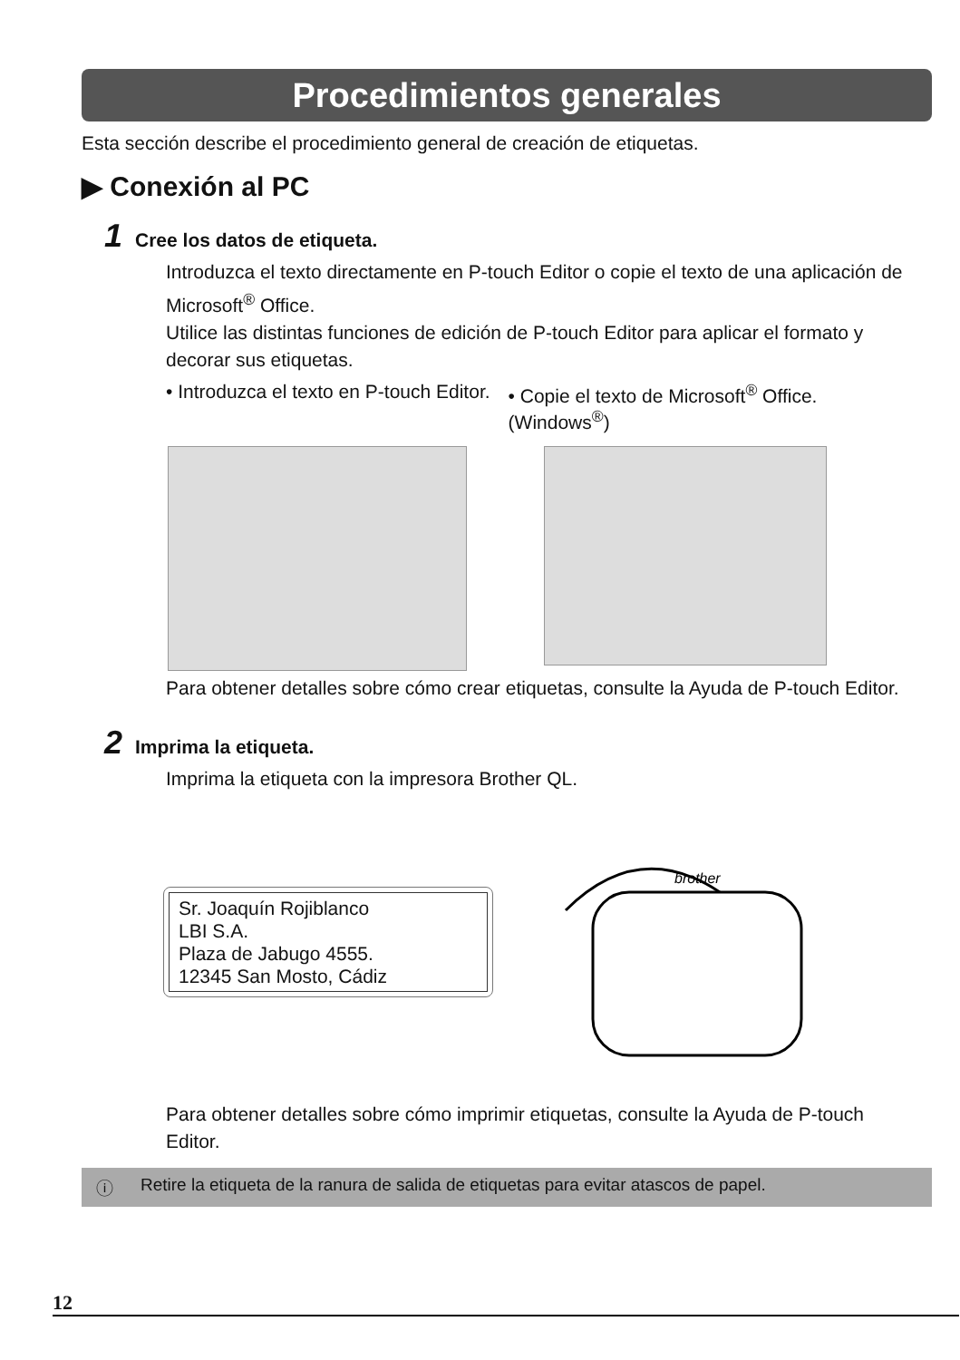Procedimientos generales
Esta sección describe el procedimiento general de creación de etiquetas.
▶ Conexión al PC
1 Cree los datos de etiqueta.
Introduzca el texto directamente en P-touch Editor o copie el texto de una aplicación de Microsoft<sup>®</sup> Office.
Utilice las distintas funciones de edición de P-touch Editor para aplicar el formato y decorar sus etiquetas.
• Introduzca el texto en P-touch Editor. • Copie el texto de Microsoft<sup>®</sup> Office.
(Windows<sup>®</sup>)
Para obtener detalles sobre cómo crear etiquetas, consulte la Ayuda de P-touch Editor.
2 Imprima la etiqueta.
Imprima la etiqueta con la impresora Brother QL.
Sr. Joaquín Rojiblanco
LBI S.A.
Plaza de Jabugo 4555.
12345 San Mosto, Cádiz
brother
Para obtener detalles sobre cómo imprimir etiquetas, consulte la Ayuda de P-touch Editor.
ⓘ Retire la etiqueta de la ranura de salida de etiquetas para evitar atascos de papel.
12